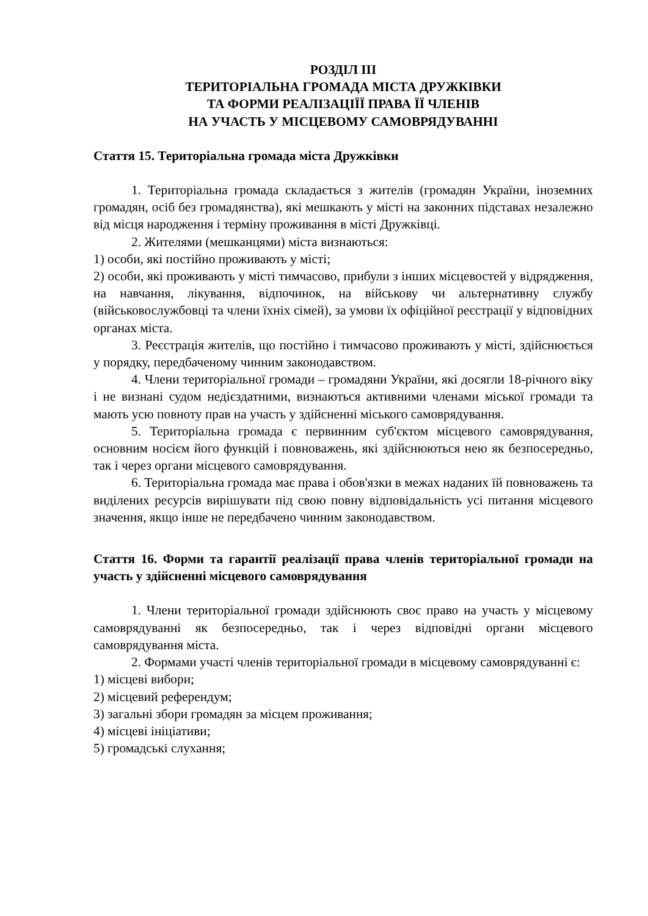РОЗДІЛ ІІІ
ТЕРИТОРІАЛЬНА ГРОМАДА МІСТА ДРУЖКІВКИ
ТА ФОРМИ РЕАЛІЗАЦІЇЇ ПРАВА ЇЇ ЧЛЕНІВ
НА УЧАСТЬ У МІСЦЕВОМУ САМОВРЯДУВАННІ
Стаття 15. Територіальна громада міста Дружківки
1. Територіальна громада складається з жителів (громадян України, іноземних громадян, осіб без громадянства), які мешкають у місті на законних підставах незалежно від місця народження і терміну проживання в місті Дружківці.
2. Жителями (мешканцями) міста визнаються:
1) особи, які постійно проживають у місті;
2) особи, які проживають у місті тимчасово, прибули з інших місцевостей у відрядження, на навчання, лікування, відпочинок, на військову чи альтернативну службу (військовослужбовці та члени їхніх сімей), за умови їх офіційної реєстрації у відповідних органах міста.
3. Реєстрація жителів, що постійно і тимчасово проживають у місті, здійснюється у порядку, передбаченому чинним законодавством.
4. Члени територіальної громади – громадяни України, які досягли 18-річного віку і не визнані судом недієздатними, визнаються активними членами міської громади та мають усю повноту прав на участь у здійсненні міського самоврядування.
5. Територіальна громада є первинним суб'єктом місцевого самоврядування, основним носієм його функцій і повноважень, які здійснюються нею як безпосередньо, так і через органи місцевого самоврядування.
6. Територіальна громада має права і обов'язки в межах наданих їй повноважень та виділених ресурсів вирішувати під свою повну відповідальність усі питання місцевого значення, якщо інше не передбачено чинним законодавством.
Стаття 16. Форми та гарантії реалізації права членів територіальної громади на участь у здійсненні місцевого самоврядування
1. Члени територіальної громади здійснюють своє право на участь у місцевому самоврядуванні як безпосередньо, так і через відповідні органи місцевого самоврядування міста.
2. Формами участі членів територіальної громади в місцевому самоврядуванні є:
1) місцеві вибори;
2) місцевий референдум;
3) загальні збори громадян за місцем проживання;
4) місцеві ініціативи;
5) громадські слухання;